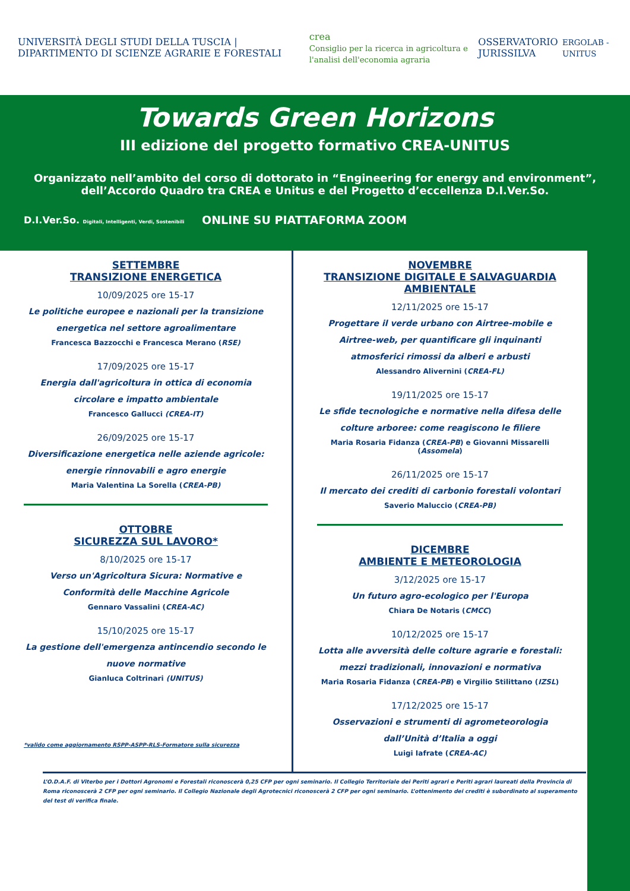UNIVERSITÀ DEGLI STUDI DELLA TUSCIA | DIPARTIMENTO DI SCIENZE AGRARIE E FORESTALI
crea
Consiglio per la ricerca in agricoltura e l'analisi dell'economia agraria
OSSERVATORIO JURISSILVA
ERGOLAB - UNITUS
Towards Green Horizons
III edizione del progetto formativo CREA-UNITUS
Organizzato nell’ambito del corso di dottorato in “Engineering for energy and environment”, dell’Accordo Quadro tra CREA e Unitus e del Progetto d’eccellenza D.I.Ver.So.
D.I.Ver.So. Digitali, Intelligenti, Verdi, Sostenibili
ONLINE SU PIATTAFORMA ZOOM
SETTEMBRE
TRANSIZIONE ENERGETICA
10/09/2025 ore 15-17
Le politiche europee e nazionali per la transizione energetica nel settore agroalimentare
Francesca Bazzocchi e Francesca Merano (RSE)
17/09/2025 ore 15-17
Energia dall'agricoltura in ottica di economia circolare e impatto ambientale
Francesco Gallucci (CREA-IT)
26/09/2025 ore 15-17
Diversificazione energetica nelle aziende agricole: energie rinnovabili e agro energie
Maria Valentina La Sorella (CREA-PB)
OTTOBRE
SICUREZZA SUL LAVORO*
8/10/2025 ore 15-17
Verso un'Agricoltura Sicura: Normative e Conformità delle Macchine Agricole
Gennaro Vassalini (CREA-AC)
15/10/2025 ore 15-17
La gestione dell'emergenza antincendio secondo le nuove normative
Gianluca Coltrinari (UNITUS)
*valido come aggiornamento RSPP-ASPP-RLS-Formatore sulla sicurezza
NOVEMBRE
TRANSIZIONE DIGITALE E SALVAGUARDIA AMBIENTALE
12/11/2025 ore 15-17
Progettare il verde urbano con Airtree-mobile e Airtree-web, per quantificare gli inquinanti atmosferici rimossi da alberi e arbusti
Alessandro Alivernini (CREA-FL)
19/11/2025 ore 15-17
Le sfide tecnologiche e normative nella difesa delle colture arboree: come reagiscono le filiere
Maria Rosaria Fidanza (CREA-PB) e Giovanni Missarelli (Assomela)
26/11/2025 ore 15-17
Il mercato dei crediti di carbonio forestali volontari
Saverio Maluccio (CREA-PB)
DICEMBRE
AMBIENTE E METEOROLOGIA
3/12/2025 ore 15-17
Un futuro agro-ecologico per l'Europa
Chiara De Notaris (CMCC)
10/12/2025 ore 15-17
Lotta alle avversità delle colture agrarie e forestali: mezzi tradizionali, innovazioni e normativa
Maria Rosaria Fidanza (CREA-PB) e Virgilio Stilittano (IZSL)
17/12/2025 ore 15-17
Osservazioni e strumenti di agrometeorologia dall’Unità d’Italia a oggi
Luigi Iafrate (CREA-AC)
L’O.D.A.F. di Viterbo per i Dottori Agronomi e Forestali riconoscerà 0,25 CFP per ogni seminario. Il Collegio Territoriale dei Periti agrari e Periti agrari laureati della Provincia di Roma riconoscerà 2 CFP per ogni seminario. Il Collegio Nazionale degli Agrotecnici riconoscerà 2 CFP per ogni seminario. L’ottenimento dei crediti è subordinato al superamento del test di verifica finale.